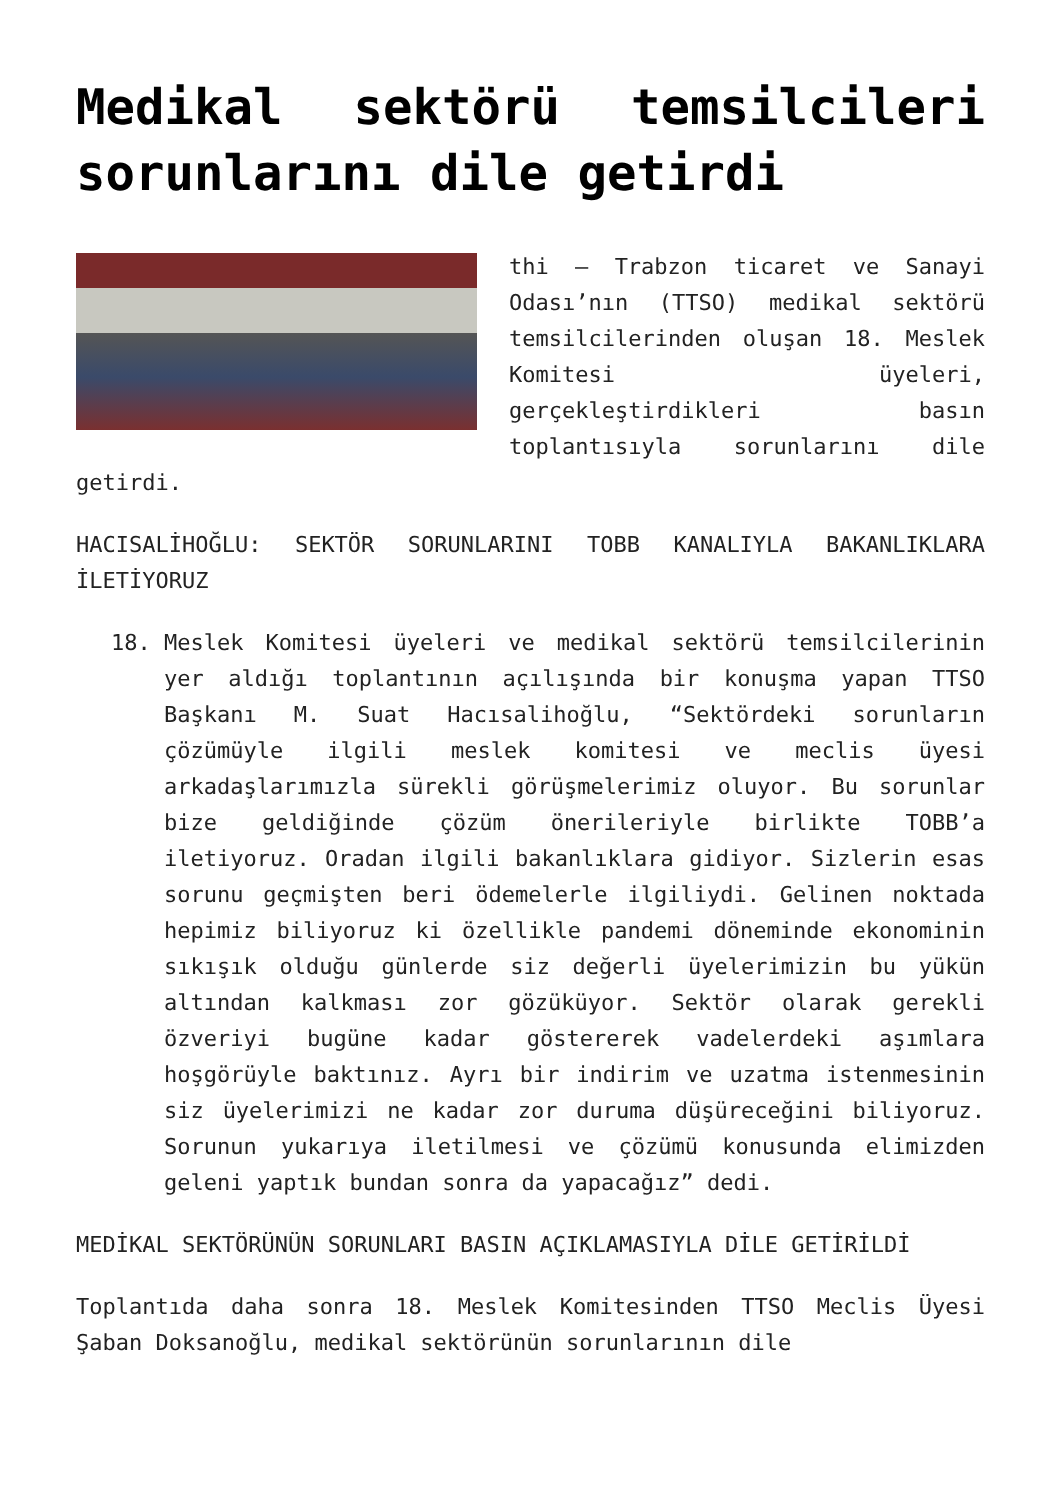Medikal sektörü temsilcileri sorunlarını dile getirdi
thi – Trabzon ticaret ve Sanayi Odası’nın (TTSO) medikal sektörü temsilcilerinden oluşan 18. Meslek Komitesi üyeleri, gerçekleştirdikleri basın toplantısıyla sorunlarını dile getirdi.
HACISALİHOĞLU: SEKTÖR SORUNLARINI TOBB KANALIYLA BAKANLIKLARA İLETİYORUZ
18. Meslek Komitesi üyeleri ve medikal sektörü temsilcilerinin yer aldığı toplantının açılışında bir konuşma yapan TTSO Başkanı M. Suat Hacısalihoğlu, “Sektördeki sorunların çözümüyle ilgili meslek komitesi ve meclis üyesi arkadaşlarımızla sürekli görüşmelerimiz oluyor. Bu sorunlar bize geldiğinde çözüm önerileriyle birlikte TOBB’a iletiyoruz. Oradan ilgili bakanlıklara gidiyor. Sizlerin esas sorunu geçmişten beri ödemelerle ilgiliydi. Gelinen noktada hepimiz biliyoruz ki özellikle pandemi döneminde ekonominin sıkışık olduğu günlerde siz değerli üyelerimizin bu yükün altından kalkması zor gözüküyor. Sektör olarak gerekli özveriyi bugüne kadar göstererek vadelerdeki aşımlara hoşgörüyle baktınız. Ayrı bir indirim ve uzatma istenmesinin siz üyelerimizi ne kadar zor duruma düşüreceğini biliyoruz. Sorunun yukarıya iletilmesi ve çözümü konusunda elimizden geleni yaptık bundan sonra da yapacağız” dedi.
MEDİKAL SEKTÖRÜNÜN SORUNLARI BASIN AÇIKLAMASIYLA DİLE GETİRİLDİ
Toplantıda daha sonra 18. Meslek Komitesinden TTSO Meclis Üyesi Şaban Doksanoğlu, medikal sektörünün sorunlarının dile